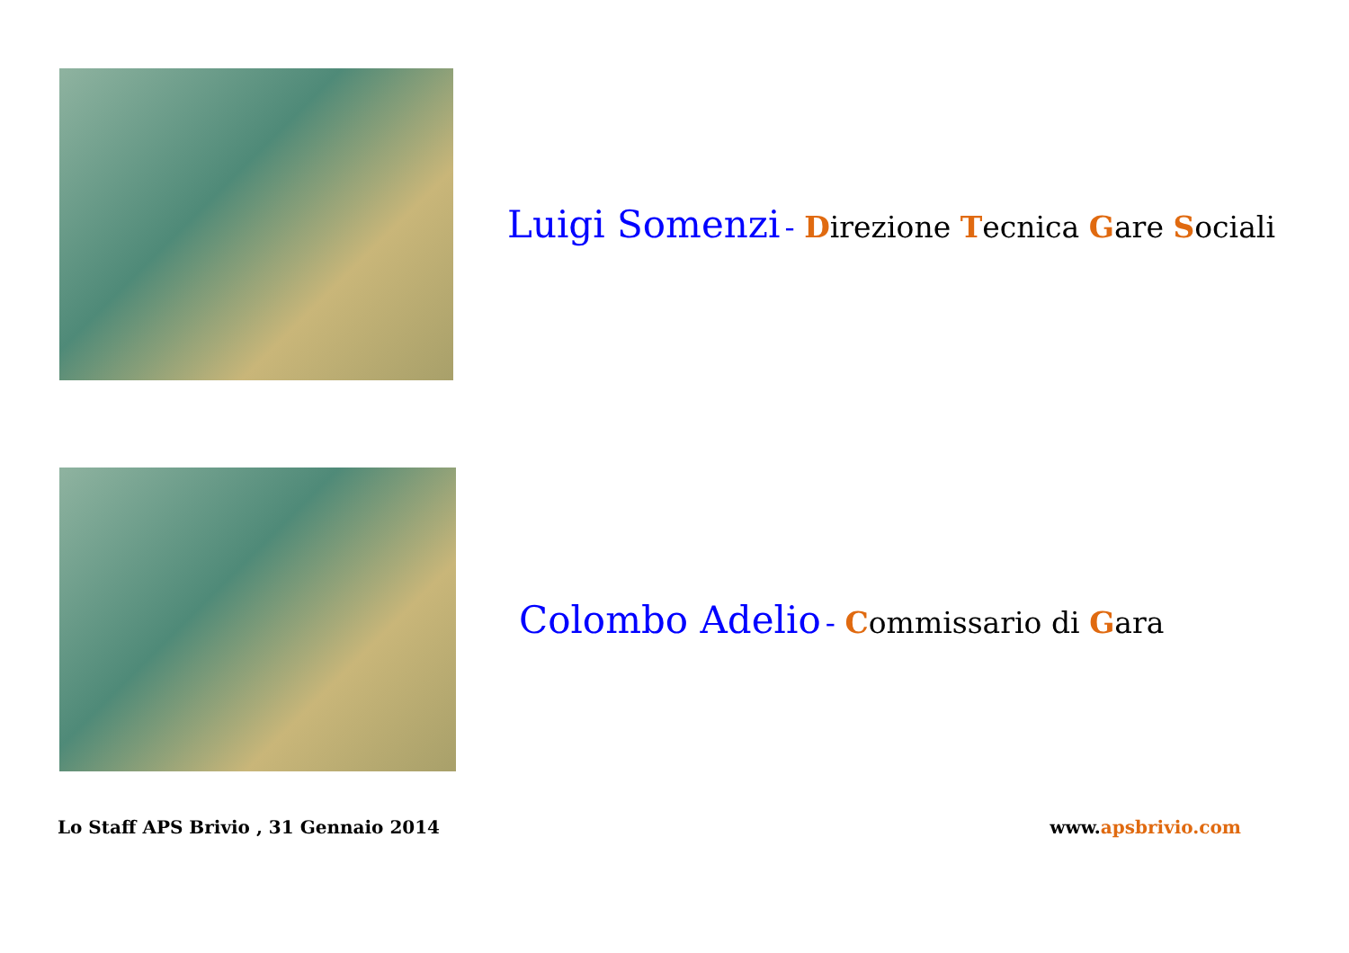Luigi Somenzi - Direzione Tecnica Gare Sociali
Colombo Adelio - Commissario di Gara
Lo Staff APS Brivio , 31 Gennaio 2014 www.apsbrivio.com